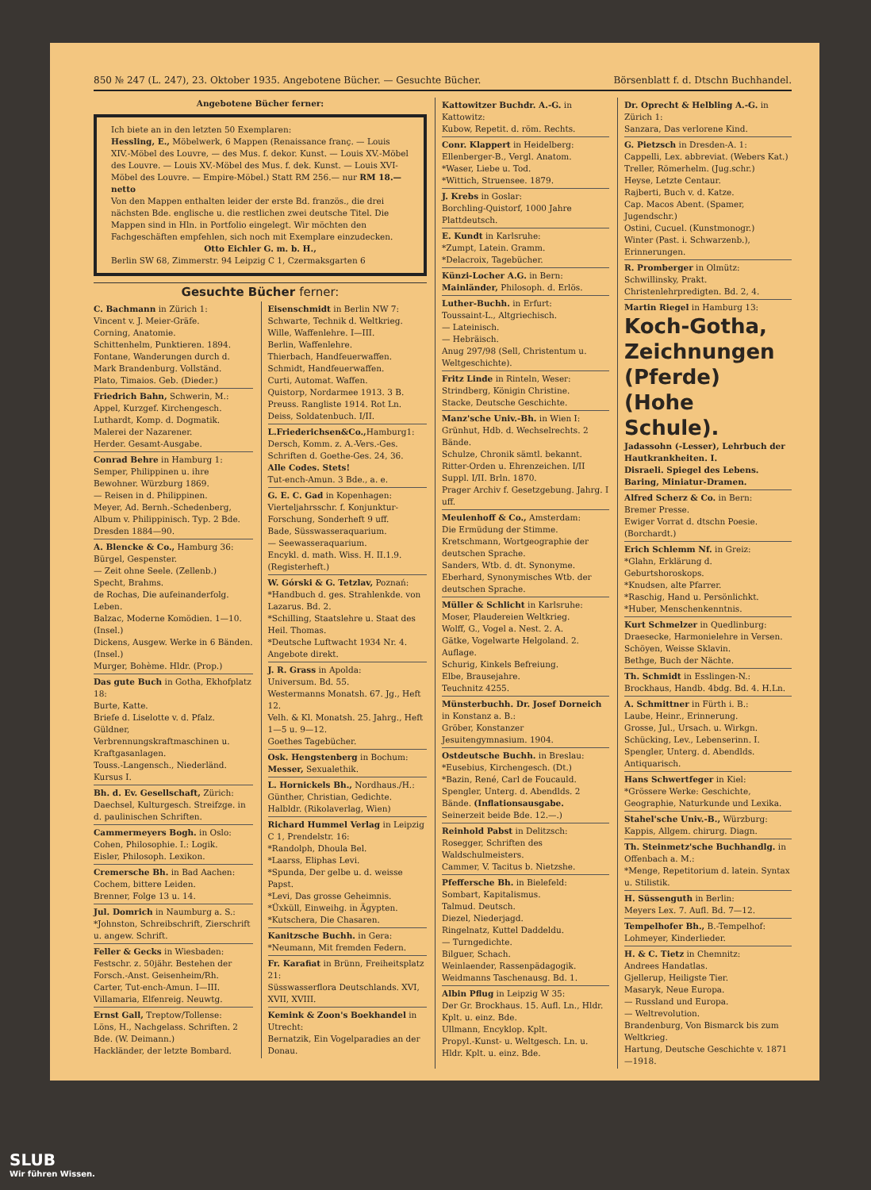850 № 247 (L. 247), 23. Oktober 1935. Angebotene Bücher. — Gesuchte Bücher. Börsenblatt f. d. Dtschn Buchhandel.
Angebotene Bücher ferner:
Ich biete an in den letzten 50 Exemplaren:
Hessling, E., Möbelwerk, 6 Mappen (Renaissance franç. — Louis XIV.-Möbel des Louvre, — des Mus. f. dekor. Kunst. — Louis XV.-Möbel des Louvre. — Louis XV.-Möbel des Mus. f. dek. Kunst. — Louis XVI-Möbel des Louvre. — Empire-Möbel.) Statt RM 256.— nur RM 18.— netto
Von den Mappen enthalten leider der erste Bd. französ., die drei nächsten Bde. englische u. die restlichen zwei deutsche Titel. Die Mappen sind in Hln. in Portfolio eingelegt. Wir möchten den Fachgeschäften empfehlen, sich noch mit Exemplare einzudecken.
Otto Eichler G. m. b. H.,
Berlin SW 68, Zimmerstr. 94 Leipzig C 1, Czermaksgarten 6
Gesuchte Bücher ferner:
C. Bachmann in Zürich 1:
Vincent v. J. Meier-Gräfe.
Corning, Anatomie.
Schittenhelm, Punktieren. 1894.
Fontane, Wanderungen durch d. Mark Brandenburg. Vollständ.
Plato, Timaios. Geb. (Dieder.)
Friedrich Bahn, Schwerin, M.:
Appel, Kurzgef. Kirchengesch.
Luthardt, Komp. d. Dogmatik.
Malerei der Nazarener.
Herder. Gesamt-Ausgabe.
Conrad Behre in Hamburg 1:
Semper, Philippinen u. ihre Bewohner. Würzburg 1869.
— Reisen in d. Philippinen.
Meyer, Ad. Bernh.-Schedenberg, Album v. Philippinisch. Typ. 2 Bde. Dresden 1884—90.
A. Blencke & Co., Hamburg 36:
Bürgel, Gespenster.
— Zeit ohne Seele. (Zellenb.)
Specht, Brahms.
de Rochas, Die aufeinanderfolg. Leben.
Balzac, Moderne Komödien. 1—10. (Insel.)
Dickens, Ausgew. Werke in 6 Bänden. (Insel.)
Murger, Bohème. Hldr. (Prop.)
Das gute Buch in Gotha, Ekhofplatz 18:
Burte, Katte.
Briefe d. Liselotte v. d. Pfalz.
Güldner, Verbrennungskraftmaschinen u. Kraftgasanlagen.
Touss.-Langensch., Niederländ. Kursus I.
Bh. d. Ev. Gesellschaft, Zürich:
Daechsel, Kulturgesch. Streifzge. in d. paulinischen Schriften.
Cammermeyers Bogh. in Oslo:
Cohen, Philosophie. I.: Logik.
Eisler, Philosoph. Lexikon.
Cremersche Bh. in Bad Aachen:
Cochem, bittere Leiden.
Brenner, Folge 13 u. 14.
Jul. Domrich in Naumburg a. S.:
*Johnston, Schreibschrift, Zierschrift u. angew. Schrift.
Feller & Gecks in Wiesbaden:
Festschr. z. 50jähr. Bestehen der Forsch.-Anst. Geisenheim/Rh.
Carter, Tut-ench-Amun. I—III.
Villamaria, Elfenreig. Neuwtg.
Ernst Gall, Treptow/Tollense:
Löns, H., Nachgelass. Schriften. 2 Bde. (W. Deimann.)
Hackländer, der letzte Bombard.
Eisenschmidt in Berlin NW 7:
Schwarte, Technik d. Weltkrieg.
Wille, Waffenlehre. I—III.
Berlin, Waffenlehre.
Thierbach, Handfeuerwaffen.
Schmidt, Handfeuerwaffen.
Curti, Automat. Waffen.
Quistorp, Nordarmee 1913. 3 B.
Preuss. Rangliste 1914. Rot Ln.
Deiss, Soldatenbuch. I/II.
L.Friederichsen&Co., Hamburg1:
Dersch, Komm. z. A.-Vers.-Ges.
Schriften d. Goethe-Ges. 24, 36.
Alle Codes. Stets!
Tut-ench-Amun. 3 Bde., a. e.
G. E. C. Gad in Kopenhagen:
Vierteljahrsschr. f. Konjunktur-Forschung, Sonderheft 9 uff.
Bade, Süsswasseraquarium.
— Seewasseraquarium.
Encykl. d. math. Wiss. H. II.1.9. (Registerheft.)
W. Górski & G. Tetzlav, Poznań:
*Handbuch d. ges. Strahlenkde. von Lazarus. Bd. 2.
*Schilling, Staatslehre u. Staat des Heil. Thomas.
*Deutsche Luftwacht 1934 Nr. 4. Angebote direkt.
J. R. Grass in Apolda:
Universum. Bd. 55.
Westermanns Monatsh. 67. Jg., Heft 12.
Velh. & Kl. Monatsh. 25. Jahrg., Heft 1—5 u. 9—12.
Goethes Tagebücher.
Osk. Hengstenberg in Bochum:
Messer, Sexualethik.
L. Hornickels Bh., Nordhaus./H.:
Günther, Christian, Gedichte. Halbldr. (Rikolaverlag, Wien)
Richard Hummel Verlag in Leipzig C 1, Prendelstr. 16:
*Randolph, Dhoula Bel.
*Laarss, Eliphas Levi.
*Spunda, Der gelbe u. d. weisse Papst.
*Levi, Das grosse Geheimnis.
*Üxküll, Einweihg. in Ägypten.
*Kutschera, Die Chasaren.
Kanitzsche Buchh. in Gera:
*Neumann, Mit fremden Federn.
Fr. Karafiat in Brünn, Freiheitsplatz 21:
Süsswasserflora Deutschlands. XVI, XVII, XVIII.
Kemink & Zoon's Boekhandel in Utrecht:
Bernatzik, Ein Vogelparadies an der Donau.
Kattowitzer Buchdr. A.-G. in Kattowitz:
Kubow, Repetit. d. röm. Rechts.
Conr. Klappert in Heidelberg:
Ellenberger-B., Vergl. Anatom.
*Waser, Liebe u. Tod.
*Wittich, Struensee. 1879.
J. Krebs in Goslar:
Borchling-Quistorf, 1000 Jahre Plattdeutsch.
E. Kundt in Karlsruhe:
*Zumpt, Latein. Gramm.
*Delacroix, Tagebücher.
Künzi-Locher A.G. in Bern:
Mainländer, Philosoph. d. Erlös.
Luther-Buchh. in Erfurt:
Toussaint-L., Altgriechisch.
— Lateinisch.
— Hebräisch.
Anug 297/98 (Sell, Christentum u. Weltgeschichte).
Fritz Linde in Rinteln, Weser:
Strindberg, Königin Christine.
Stacke, Deutsche Geschichte.
Manz'sche Univ.-Bh. in Wien I:
Grünhut, Hdb. d. Wechselrechts. 2 Bände.
Schulze, Chronik sämtl. bekannt. Ritter-Orden u. Ehrenzeichen. I/II Suppl. I/II. Brln. 1870.
Prager Archiv f. Gesetzgebung. Jahrg. I uff.
Meulenhoff & Co., Amsterdam:
Die Ermüdung der Stimme.
Kretschmann, Wortgeographie der deutschen Sprache.
Sanders, Wtb. d. dt. Synonyme.
Eberhard, Synonymisches Wtb. der deutschen Sprache.
Müller & Schlicht in Karlsruhe:
Moser, Plaudereien Weltkrieg.
Wolff, G., Vogel a. Nest. 2. A.
Gätke, Vogelwarte Helgoland. 2. Auflage.
Schurig, Kinkels Befreiung.
Elbe, Brausejahre.
Teuchnitz 4255.
Münsterbuchh. Dr. Josef Dorneich in Konstanz a. B.:
Gröber, Konstanzer Jesuitengymnasium. 1904.
Ostdeutsche Buchh. in Breslau:
*Eusebius, Kirchengesch. (Dt.)
*Bazin, René, Carl de Foucauld.
Spengler, Unterg. d. Abendlds. 2 Bände. (Inflationsausgabe. Seinerzeit beide Bde. 12.—.)
Reinhold Pabst in Delitzsch:
Rosegger, Schriften des Waldschulmeisters.
Cammer, V. Tacitus b. Nietzshe.
Pfeffersche Bh. in Bielefeld:
Sombart, Kapitalismus.
Talmud. Deutsch.
Diezel, Niederjagd.
Ringelnatz, Kuttel Daddeldu.
— Turngedichte.
Bilguer, Schach.
Weinlaender, Rassenpädagogik.
Weidmanns Taschenausg. Bd. 1.
Albin Pflug in Leipzig W 35:
Der Gr. Brockhaus. 15. Aufl. Ln., Hldr. Kplt. u. einz. Bde.
Ullmann, Encyklop. Kplt.
Propyl.-Kunst- u. Weltgesch. Ln. u. Hldr. Kplt. u. einz. Bde.
Dr. Oprecht & Helbling A.-G. in Zürich 1:
Sanzara, Das verlorene Kind.
G. Pietzsch in Dresden-A. 1:
Cappelli, Lex. abbreviat. (Webers Kat.)
Treller, Römerhelm. (Jug.schr.)
Heyse, Letzte Centaur.
Rajberti, Buch v. d. Katze.
Cap. Macos Abent. (Spamer, Jugendschr.)
Ostini, Cucuel. (Kunstmonogr.)
Winter (Past. i. Schwarzenb.), Erinnerungen.
R. Promberger in Olmütz:
Schwillinsky, Prakt. Christenlehrpredigten. Bd. 2, 4.
Martin Riegel in Hamburg 13:
Koch-Gotha, Zeichnungen (Pferde) (Hohe Schule).
Jadassohn (-Lesser), Lehrbuch der Hautkrankheiten. I.
Disraeli. Spiegel des Lebens.
Baring, Miniatur-Dramen.
Alfred Scherz & Co. in Bern:
Bremer Presse.
Ewiger Vorrat d. dtschn Poesie. (Borchardt.)
Erich Schlemm Nf. in Greiz:
*Glahn, Erklärung d. Geburtshoroskops.
*Knudsen, alte Pfarrer.
*Raschig, Hand u. Persönlichkt.
*Huber, Menschenkenntnis.
Kurt Schmelzer in Quedlinburg:
Draesecke, Harmonielehre in Versen.
Schöyen, Weisse Sklavin.
Bethge, Buch der Nächte.
Th. Schmidt in Esslingen-N.:
Brockhaus, Handb. 4bdg. Bd. 4. H.Ln.
A. Schmittner in Fürth i. B.:
Laube, Heinr., Erinnerung.
Grosse, Jul., Ursach. u. Wirkgn.
Schücking, Lev., Lebenserinn. I.
Spengler, Unterg. d. Abendlds. Antiquarisch.
Hans Schwertfeger in Kiel:
*Grössere Werke: Geschichte, Geographie, Naturkunde und Lexika.
Stahel'sche Univ.-B., Würzburg:
Kappis, Allgem. chirurg. Diagn.
Th. Steinmetz'sche Buchhandlg. in Offenbach a. M.:
*Menge, Repetitorium d. latein. Syntax u. Stilistik.
H. Süssenguth in Berlin:
Meyers Lex. 7. Aufl. Bd. 7—12.
Tempelhofer Bh., B.-Tempelhof:
Lohmeyer, Kinderlieder.
H. & C. Tietz in Chemnitz:
Andrees Handatlas.
Gjellerup, Heiligste Tier.
Masaryk, Neue Europa.
— Russland und Europa.
— Weltrevolution.
Brandenburg, Von Bismarck bis zum Weltkrieg.
Hartung, Deutsche Geschichte v. 1871—1918.
SLUB
Wir führen Wissen.